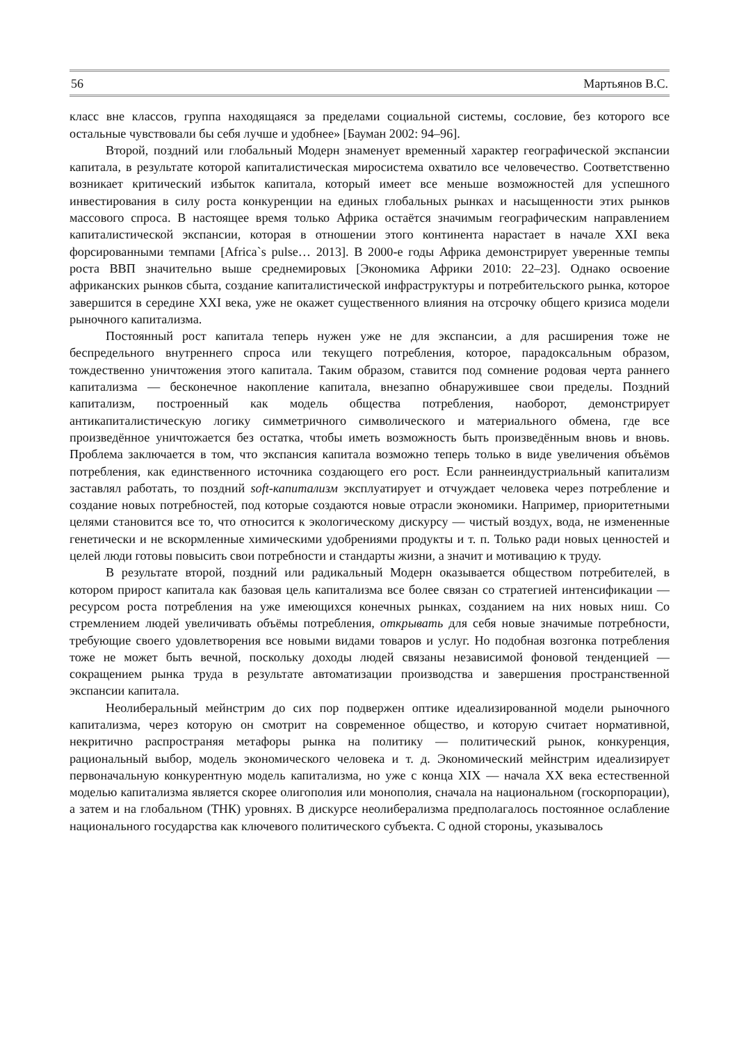56 Мартьянов В.С.
класс вне классов, группа находящаяся за пределами социальной системы, сословие, без которого все остальные чувствовали бы себя лучше и удобнее» [Бауман 2002: 94–96].
Второй, поздний или глобальный Модерн знаменует временный характер географической экспансии капитала, в результате которой капиталистическая миросистема охватило все человечество. Соответственно возникает критический избыток капитала, который имеет все меньше возможностей для успешного инвестирования в силу роста конкуренции на единых глобальных рынках и насыщенности этих рынков массового спроса. В настоящее время только Африка остаётся значимым географическим направлением капиталистической экспансии, которая в отношении этого континента нарастает в начале XXI века форсированными темпами [Africa`s pulse… 2013]. В 2000-е годы Африка демонстрирует уверенные темпы роста ВВП значительно выше среднемировых [Экономика Африки 2010: 22–23]. Однако освоение африканских рынков сбыта, создание капиталистической инфраструктуры и потребительского рынка, которое завершится в середине XXI века, уже не окажет существенного влияния на отсрочку общего кризиса модели рыночного капитализма.
Постоянный рост капитала теперь нужен уже не для экспансии, а для расширения тоже не беспредельного внутреннего спроса или текущего потребления, которое, парадоксальным образом, тождественно уничтожения этого капитала. Таким образом, ставится под сомнение родовая черта раннего капитализма — бесконечное накопление капитала, внезапно обнаружившее свои пределы. Поздний капитализм, построенный как модель общества потребления, наоборот, демонстрирует антикапиталистическую логику симметричного символического и материального обмена, где все произведённое уничтожается без остатка, чтобы иметь возможность быть произведённым вновь и вновь. Проблема заключается в том, что экспансия капитала возможно теперь только в виде увеличения объёмов потребления, как единственного источника создающего его рост. Если раннеиндустриальный капитализм заставлял работать, то поздний soft-капитализм эксплуатирует и отчуждает человека через потребление и создание новых потребностей, под которые создаются новые отрасли экономики. Например, приоритетными целями становится все то, что относится к экологическому дискурсу — чистый воздух, вода, не измененные генетически и не вскормленные химическими удобрениями продукты и т. п. Только ради новых ценностей и целей люди готовы повысить свои потребности и стандарты жизни, а значит и мотивацию к труду.
В результате второй, поздний или радикальный Модерн оказывается обществом потребителей, в котором прирост капитала как базовая цель капитализма все более связан со стратегией интенсификации — ресурсом роста потребления на уже имеющихся конечных рынках, созданием на них новых ниш. Со стремлением людей увеличивать объёмы потребления, открывать для себя новые значимые потребности, требующие своего удовлетворения все новыми видами товаров и услуг. Но подобная возгонка потребления тоже не может быть вечной, поскольку доходы людей связаны независимой фоновой тенденцией — сокращением рынка труда в результате автоматизации производства и завершения пространственной экспансии капитала.
Неолиберальный мейнстрим до сих пор подвержен оптике идеализированной модели рыночного капитализма, через которую он смотрит на современное общество, и которую считает нормативной, некритично распространяя метафоры рынка на политику — политический рынок, конкуренция, рациональный выбор, модель экономического человека и т. д. Экономический мейнстрим идеализирует первоначальную конкурентную модель капитализма, но уже с конца XIX — начала XX века естественной моделью капитализма является скорее олигополия или монополия, сначала на национальном (госкорпорации), а затем и на глобальном (ТНК) уровнях. В дискурсе неолиберализма предполагалось постоянное ослабление национального государства как ключевого политического субъекта. С одной стороны, указывалось